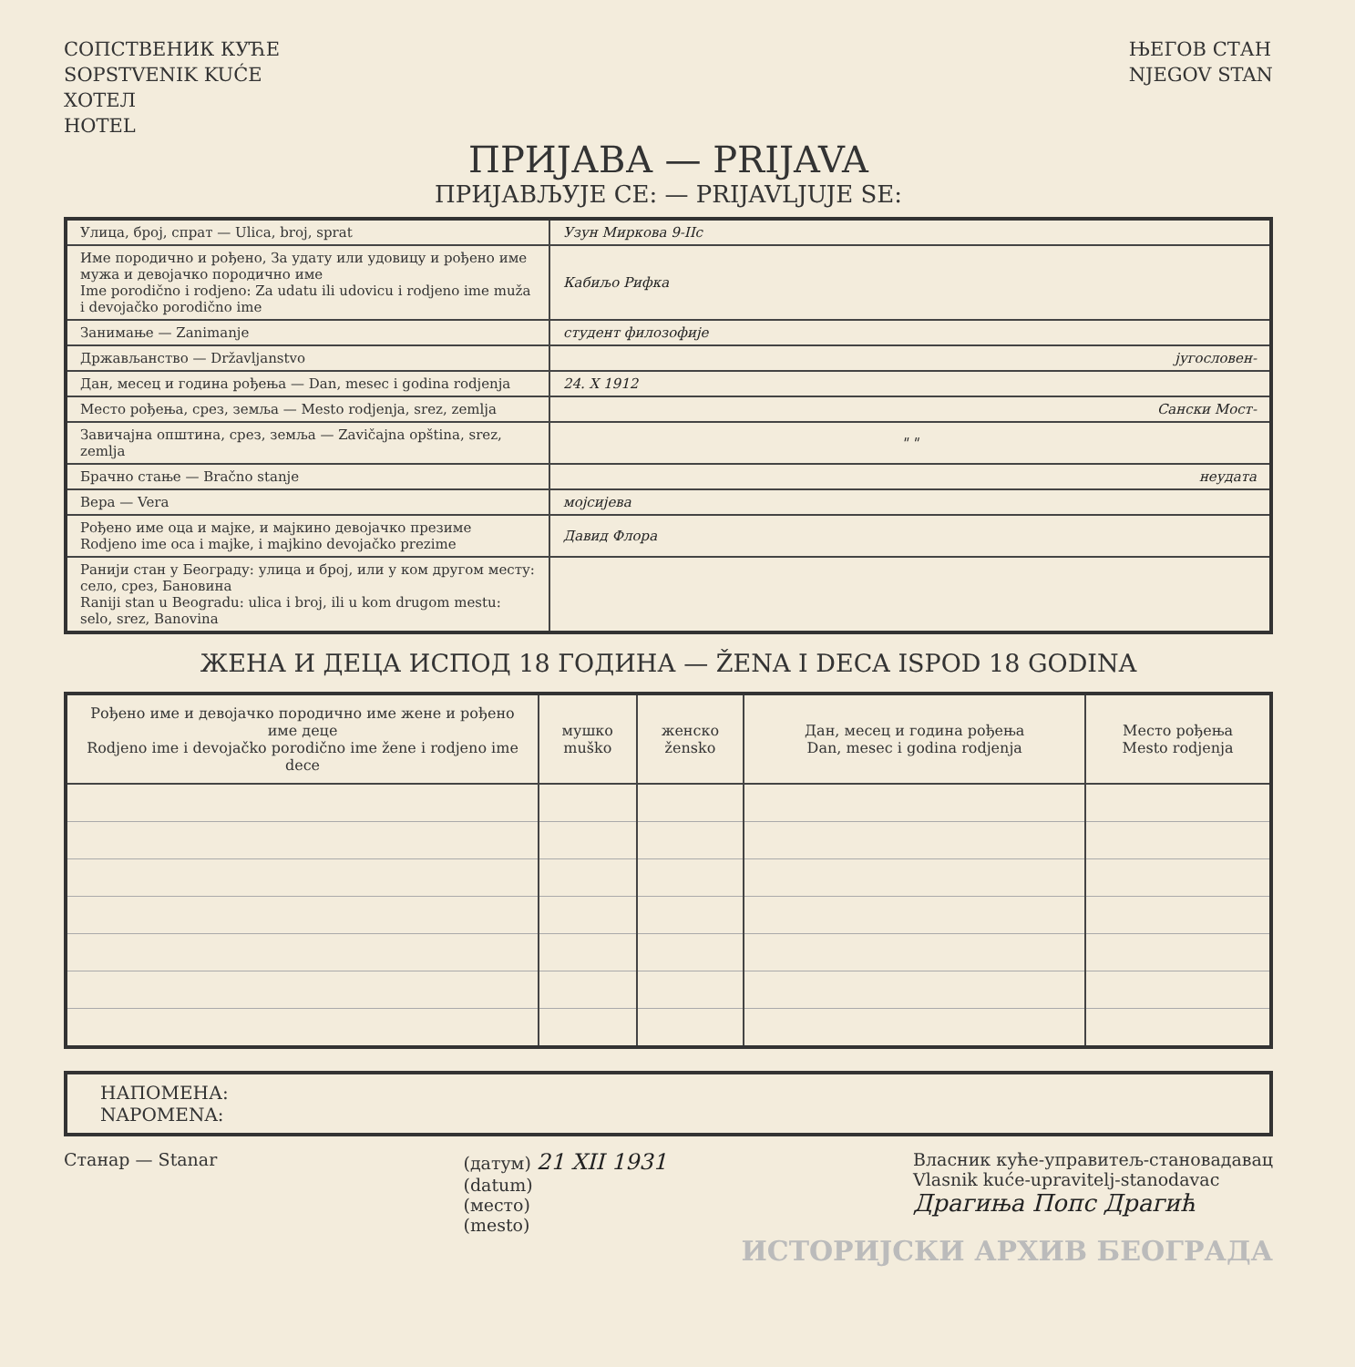СОПСТВЕНИК КУЋЕ
SOPSTVENIK KUĆE
ХОТЕЛ
HOTEL
ЊЕГОВ СТАН
NJEGOV STAN
ПРИЈАВА — PRIJAVA
ПРИЈАВЉУЈЕ СЕ: — PRIJAVLJUJE SE:
| Улица, број, спрат — Ulica, broj, sprat | Узун Миркова 9-ІІс |
| Име породично и рођено, За удату или удовицу и рођено име мужа и девојачко породично име Ime porodično i rodjeno: Za udatu ili udovicu i rodjeno ime muža i devojačko porodično ime | Кабиљо Рифка |
| Занимање — Zanimanje | студент филозофије |
| Држављанство — Državljanstvo | југословен- |
| Дан, месец и година рођења — Dan, mesec i godina rodjenja | 24. X 1912 |
| Место рођења, срез, земља — Mesto rodjenja, srez, zemlja | Сански Мост- |
| Завичајна општина, срез, земља — Zavičajna opština, srez, zemlja | " " |
| Брачно стање — Bračno stanje | неудата |
| Вера — Vera | мојсијева |
| Рођено име оца и мајке, и мајкино девојачко презиме Rodjeno ime oca i majke, i majkino devojačko prezime | Давид Флора |
| Ранији стан у Београду: улица и број, или у ком другом месту: село, срез, Бановина Raniji stan u Beogradu: ulica i broj, ili u kom drugom mestu: selo, srez, Banovina | |
ЖЕНА И ДЕЦА ИСПОД 18 ГОДИНА — ŽENA I DECA ISPOD 18 GODINA
| Рођено име и девојачко породично име жене и рођено име деце Rodjeno ime i devojačko porodično ime žene i rodjeno ime dece | мушко muško | женско žensko | Дан, месец и година рођења Dan, mesec i godina rodjenja | Место рођења Mesto rodjenja |
| --- | --- | --- | --- | --- |
НАПОМЕНА:
NAPOMENA:
Станар — Stanar (датум) 21 XII 1931
(datum)
(место)
(mesto)
Власник куће-управитељ-становадавац
Vlasnik kuće-upravitelj-stanodavac
Драгиња Попс Драгић
ИСТОРИЈСКИ АРХИВ БЕОГРАДА